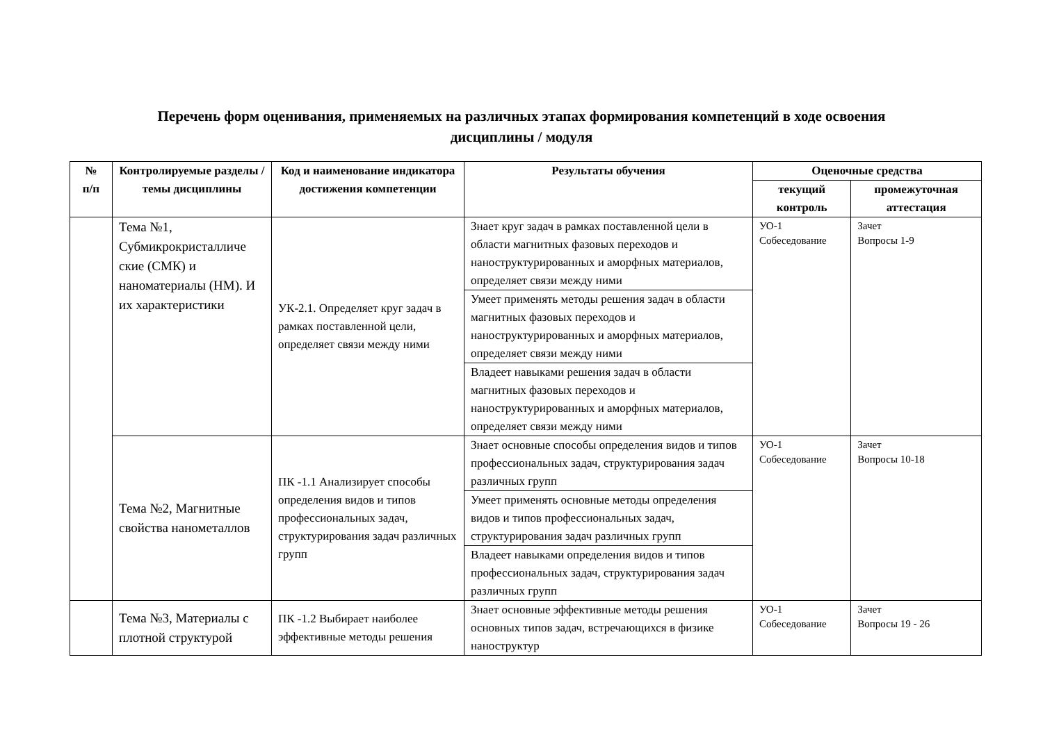Перечень форм оценивания, применяемых на различных этапах формирования компетенций в ходе освоения
дисциплины / модуля
| № п/п | Контролируемые разделы / темы дисциплины | Код и наименование индикатора достижения компетенции | Результаты обучения | Оценочные средства | |
| --- | --- | --- | --- | --- | --- |
| | | | | текущий контроль | промежуточная аттестация |
| | Тема №1, Субмикрокристалличе ские (СМК) и наноматериалы (НМ). И их характеристики | УК-2.1. Определяет круг задач в рамках поставленной цели, определяет связи между ними | Знает круг задач в рамках поставленной цели в области магнитных фазовых переходов и наноструктурированных и аморфных материалов, определяет связи между ними | УО-1 Собеседование | Зачет Вопросы 1-9 |
| | | | Умеет применять методы решения задач в области магнитных фазовых переходов и наноструктурированных и аморфных материалов, определяет связи между ними | | |
| | | | Владеет навыками решения задач в области магнитных фазовых переходов и наноструктурированных и аморфных материалов, определяет связи между ними | | |
| | Тема №2, Магнитные свойства нанометаллов | ПК -1.1 Анализирует способы определения видов и типов профессиональных задач, структурирования задач различных групп | Знает основные способы определения видов и типов профессиональных задач, структурирования задач различных групп | УО-1 Собеседование | Зачет Вопросы 10-18 |
| | | | Умеет применять основные методы определения видов и типов профессиональных задач, структурирования задач различных групп | | |
| | | | Владеет навыками определения видов и типов профессиональных задач, структурирования задач различных групп | | |
| | Тема №3, Материалы с плотной структурой | ПК -1.2 Выбирает наиболее эффективные методы решения | Знает основные эффективные методы решения основных типов задач, встречающихся в физике наноструктур | УО-1 Собеседование | Зачет Вопросы 19 - 26 |